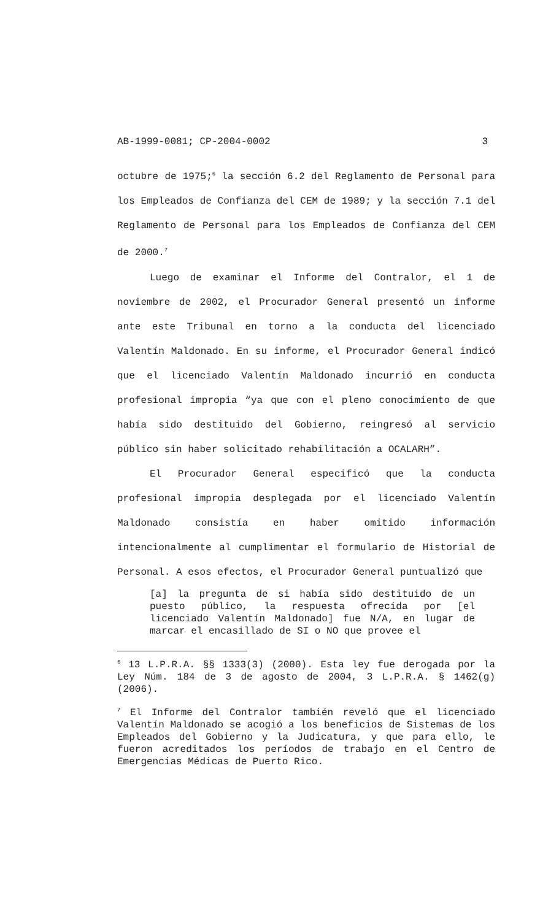AB-1999-0081; CP-2004-0002 3
octubre de 1975;<sup>6</sup> la sección 6.2 del Reglamento de Personal para los Empleados de Confianza del CEM de 1989; y la sección 7.1 del Reglamento de Personal para los Empleados de Confianza del CEM de 2000.<sup>7</sup>
Luego de examinar el Informe del Contralor, el 1 de noviembre de 2002, el Procurador General presentó un informe ante este Tribunal en torno a la conducta del licenciado Valentín Maldonado. En su informe, el Procurador General indicó que el licenciado Valentín Maldonado incurrió en conducta profesional impropia “ya que con el pleno conocimiento de que había sido destituido del Gobierno, reingresó al servicio público sin haber solicitado rehabilitación a OCALARH”.
El Procurador General especificó que la conducta profesional impropia desplegada por el licenciado Valentín Maldonado consistía en haber omitido información intencionalmente al cumplimentar el formulario de Historial de Personal. A esos efectos, el Procurador General puntualizó que
[a] la pregunta de si había sido destituido de un puesto público, la respuesta ofrecida por [el licenciado Valentín Maldonado] fue N/A, en lugar de marcar el encasillado de SI o NO que provee el
<sup>6</sup> 13 L.P.R.A. §§ 1333(3) (2000). Esta ley fue derogada por la Ley Núm. 184 de 3 de agosto de 2004, 3 L.P.R.A. § 1462(g) (2006).
<sup>7</sup> El Informe del Contralor también reveló que el licenciado Valentín Maldonado se acogió a los beneficios de Sistemas de los Empleados del Gobierno y la Judicatura, y que para ello, le fueron acreditados los períodos de trabajo en el Centro de Emergencias Médicas de Puerto Rico.